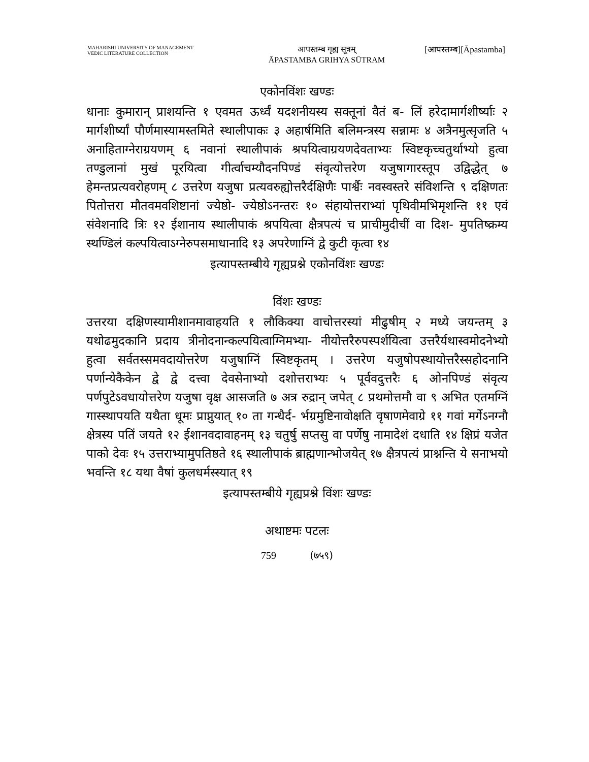MAHARISHI UNIVERSITY OF MANAGEMENT
VEDIC LITERATURE COLLECTION
आपस्तम्ब गृह्य सूत्रम्
ĀPASTAMBA GRIHYA SŪTRAM
[आपस्तम्ब][Āpastamba]
एकोनविंशः खण्डः
धानाः कुमारान् प्राशयन्ति १ एवमत ऊर्ध्वं यदशनीयस्य सक्तूनां वैतं ब- लिं हरेदामार्गशीर्ष्याः २ मार्गशीर्ष्यां पौर्णमास्यामस्तमिते स्थालीपाकः ३ अहार्षमिति बलिमन्त्रस्य सन्नामः ४ अत्रैनमुत्सृजति ५ अनाहिताग्नेराग्रयणम् ६ नवानां स्थालीपाकं श्रपयित्वाग्रयणदेवताभ्यः स्विष्टकृच्चतुर्थाभ्यो हुत्वा तण्डुलानां मुखं पूरयित्वा गीर्त्वाचम्यौदनपिण्डं संवृत्योत्तरेण यजुषागारस्तूप उद्विद्धेत् ७ हेमन्तप्रत्यवरोहणम् ८ उत्तरेण यजुषा प्रत्यवरुह्योत्तरैर्दक्षिणैः पार्श्वैः नवस्वस्तरे संविशन्ति ९ दक्षिणतः पितोत्तरा मौतवमवशिष्टानां ज्येष्ठो- ज्येष्ठोऽनन्तरः १० संहायोत्तराभ्यां पृथिवीमभिमृशन्ति ११ एवं संवेशनादि त्रिः १२ ईशानाय स्थालीपाकं श्रपयित्वा क्षैत्रपत्यं च प्राचीमुदीचीं वा दिश- मुपतिष्क्रम्य स्थण्डिलं कल्पयित्वाऽग्नेरुपसमाधानादि १३ अपरेणाग्निं द्वे कुटी कृत्वा १४
इत्यापस्तम्बीये गृह्यप्रश्ने एकोनविंशः खण्डः
विंशः खण्डः
उत्तरया दक्षिणस्यामीशानमावाहयति १ लौकिक्या वाचोत्तरस्यां मीढुषीम् २ मध्ये जयन्तम् ३ यथोढमुदकानि प्रदाय त्रीनोदनान्कल्पयित्वाग्निमभ्या- नीयोत्तरैरुपस्पर्शयित्वा उत्तरैर्यथास्वमोदनेभ्यो हुत्वा सर्वतस्समवदायोत्तरेण यजुषाग्निं स्विष्टकृतम् । उत्तरेण यजुषोपस्थायोत्तरैस्सहोदनानि पर्णान्येकैकेन द्वे द्वे दत्त्वा देवसेनाभ्यो दशोत्तराभ्यः ५ पूर्ववदुत्तरैः ६ ओनपिण्डं संवृत्य पर्णपुटेऽवधायोत्तरेण यजुषा वृक्ष आसजति ७ अत्र रुद्रान् जपेत् ८ प्रथमोत्तमौ वा ९ अभित एतमग्निं गास्स्थापयति यथैता धूमः प्राप्नुयात् १० ता गन्धैर्द- र्भग्रमुष्टिनावोक्षति वृषाणमेवाग्रे ११ गवां मर्गेऽनग्नौ क्षेत्रस्य पतिं जयते १२ ईशानवदावाहनम् १३ चतुर्षु सप्तसु वा पर्णेषु नामादेशं दधाति १४ क्षिप्रं यजेत पाको देवः १५ उत्तराभ्यामुपतिष्ठते १६ स्थालीपाकं ब्राह्मणान्भोजयेत् १७ क्षैत्रपत्यं प्राश्नन्ति ये सनाभयो भवन्ति १८ यथा वैषां कुलधर्मस्स्यात् १९
इत्यापस्तम्बीये गृह्यप्रश्ने विंशः खण्डः
अथाष्टमः पटलः
759 (७५९)